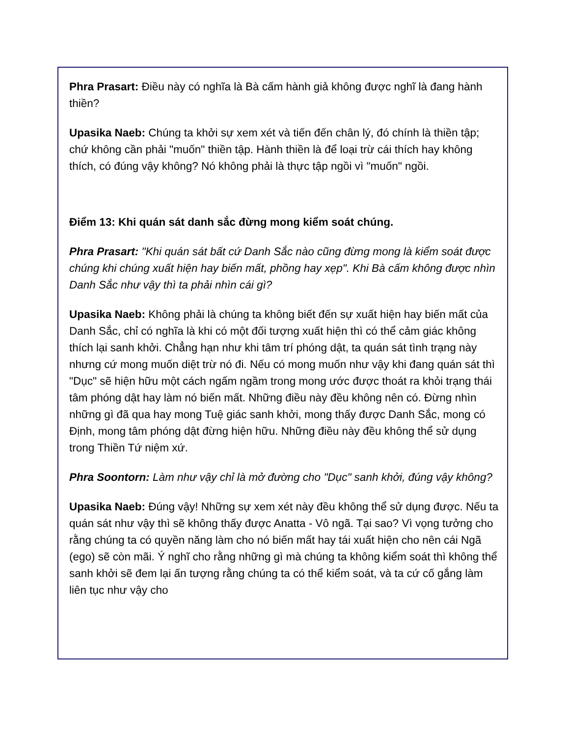Phra Prasart: Điều này có nghĩa là Bà cấm hành giả không được nghĩ là đang hành thiền?
Upasika Naeb: Chúng ta khởi sự xem xét và tiến đến chân lý, đó chính là thiền tập; chứ không cần phải "muốn" thiền tập. Hành thiền là để loại trừ cái thích hay không thích, có đúng vậy không? Nó không phải là thực tập ngồi vì "muốn" ngồi.
Điểm 13: Khi quán sát danh sắc đừng mong kiểm soát chúng.
Phra Prasart: "Khi quán sát bất cứ Danh Sắc nào cũng đừng mong là kiểm soát được chúng khi chúng xuất hiện hay biến mất, phồng hay xẹp". Khi Bà cấm không được nhìn Danh Sắc như vậy thì ta phải nhìn cái gì?
Upasika Naeb: Không phải là chúng ta không biết đến sự xuất hiện hay biến mất của Danh Sắc, chỉ có nghĩa là khi có một đối tượng xuất hiện thì có thể cảm giác không thích lại sanh khởi. Chẳng hạn như khi tâm trí phóng dật, ta quán sát tình trạng này nhưng cứ mong muốn diệt trừ nó đi. Nếu có mong muốn như vậy khi đang quán sát thì "Dục" sẽ hiện hữu một cách ngấm ngầm trong mong ước được thoát ra khỏi trạng thái tâm phóng dật hay làm nó biến mất. Những điều này đều không nên có. Đừng nhìn những gì đã qua hay mong Tuệ giác sanh khởi, mong thấy được Danh Sắc, mong có Định, mong tâm phóng dật đừng hiện hữu. Những điều này đều không thể sử dụng trong Thiền Tứ niệm xứ.
Phra Soontorn: Làm như vậy chỉ là mở đường cho "Dục" sanh khởi, đúng vậy không?
Upasika Naeb: Đúng vậy! Những sự xem xét này đều không thể sử dụng được. Nếu ta quán sát như vậy thì sẽ không thấy được Anatta - Vô ngã. Tại sao? Vì vọng tưởng cho rằng chúng ta có quyền năng làm cho nó biến mất hay tái xuất hiện cho nên cái Ngã (ego) sẽ còn mãi. Ý nghĩ cho rằng những gì mà chúng ta không kiểm soát thì không thể sanh khởi sẽ đem lại ấn tượng rằng chúng ta có thể kiểm soát, và ta cứ cố gắng làm liên tục như vậy cho